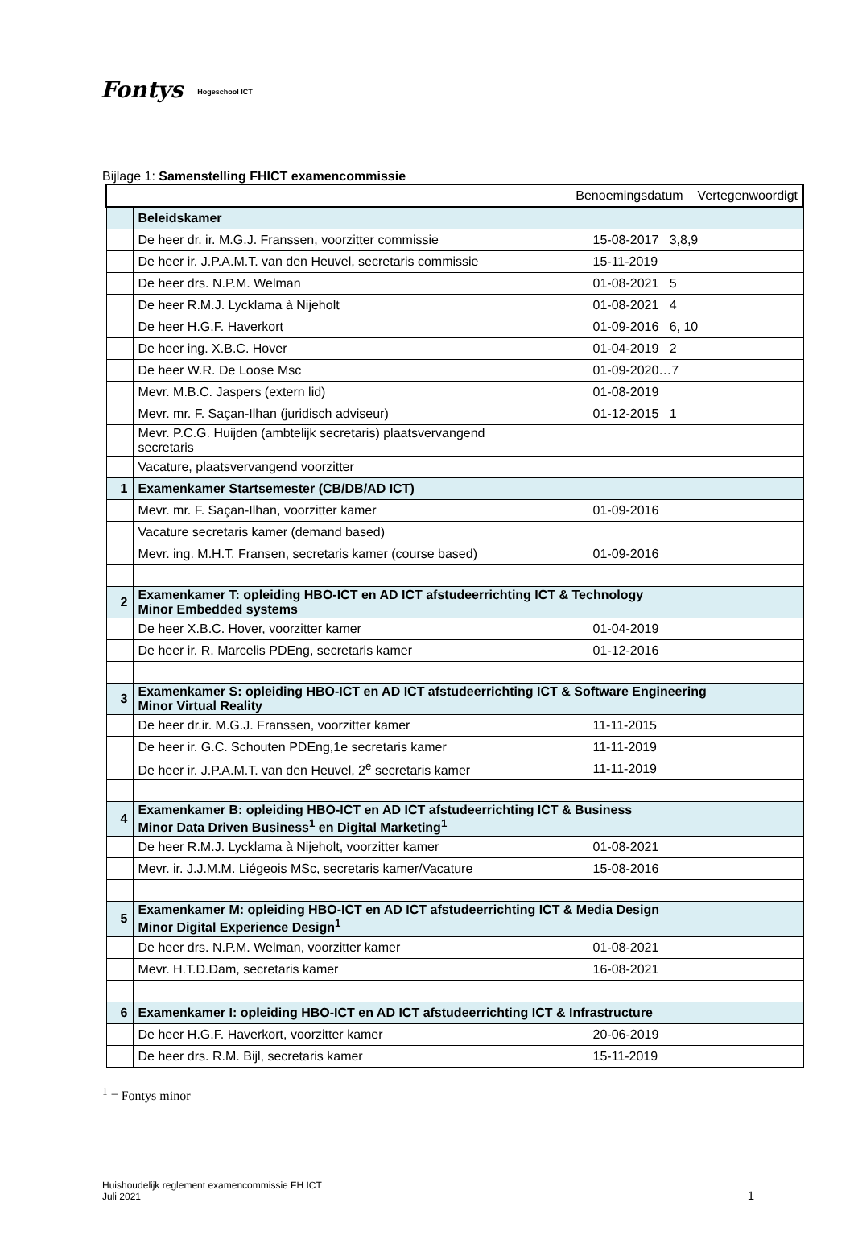Fontys Hogeschool ICT
Bijlage 1: Samenstelling FHICT examencommissie
| Benoemingsdatum Vertegenwoordigt | | |
| --- | --- | --- |
| | Beleidskamer | |
| | De heer dr. ir. M.G.J. Franssen, voorzitter commissie | 15-08-2017 3,8,9 |
| | De heer ir. J.P.A.M.T. van den Heuvel, secretaris commissie | 15-11-2019 |
| | De heer drs. N.P.M. Welman | 01-08-2021 5 |
| | De heer R.M.J. Lycklama à Nijeholt | 01-08-2021 4 |
| | De heer H.G.F. Haverkort | 01-09-2016 6, 10 |
| | De heer ing. X.B.C. Hover | 01-04-2019 2 |
| | De heer W.R. De Loose Msc | 01-09-2020…7 |
| | Mevr. M.B.C. Jaspers (extern lid) | 01-08-2019 |
| | Mevr. mr. F. Saçan-Ilhan (juridisch adviseur) | 01-12-2015 1 |
| | Mevr. P.C.G. Huijden (ambtelijk secretaris) plaatsvervangend secretaris | |
| | Vacature, plaatsvervangend voorzitter | |
| 1 | Examenkamer Startsemester (CB/DB/AD ICT) | |
| | Mevr. mr. F. Saçan-Ilhan, voorzitter kamer | 01-09-2016 |
| | Vacature secretaris kamer (demand based) | |
| | Mevr. ing. M.H.T. Fransen, secretaris kamer (course based) | 01-09-2016 |
| 2 | Examenkamer T: opleiding HBO-ICT en AD ICT afstudeerrichting ICT & Technology Minor Embedded systems | |
| | De heer X.B.C. Hover, voorzitter kamer | 01-04-2019 |
| | De heer ir. R. Marcelis PDEng, secretaris kamer | 01-12-2016 |
| 3 | Examenkamer S: opleiding HBO-ICT en AD ICT afstudeerrichting ICT & Software Engineering Minor Virtual Reality | |
| | De heer dr.ir. M.G.J. Franssen, voorzitter kamer | 11-11-2015 |
| | De heer ir. G.C. Schouten PDEng,1e secretaris kamer | 11-11-2019 |
| | De heer ir. J.P.A.M.T. van den Heuvel, 2<sup>e</sup> secretaris kamer | 11-11-2019 |
| 4 | Examenkamer B: opleiding HBO-ICT en AD ICT afstudeerrichting ICT & Business Minor Data Driven Business<sup>1</sup> en Digital Marketing<sup>1</sup> | |
| | De heer R.M.J. Lycklama à Nijeholt, voorzitter kamer | 01-08-2021 |
| | Mevr. ir. J.J.M.M. Liégeois MSc, secretaris kamer/Vacature | 15-08-2016 |
| 5 | Examenkamer M: opleiding HBO-ICT en AD ICT afstudeerrichting ICT & Media Design Minor Digital Experience Design<sup>1</sup> | |
| | De heer drs. N.P.M. Welman, voorzitter kamer | 01-08-2021 |
| | Mevr. H.T.D.Dam, secretaris kamer | 16-08-2021 |
| 6 | Examenkamer I: opleiding HBO-ICT en AD ICT afstudeerrichting ICT & Infrastructure | |
| | De heer H.G.F. Haverkort, voorzitter kamer | 20-06-2019 |
| | De heer drs. R.M. Bijl, secretaris kamer | 15-11-2019 |
<sup>1</sup> = Fontys minor
Huishoudelijk reglement examencommissie FH ICT
Juli 2021
1